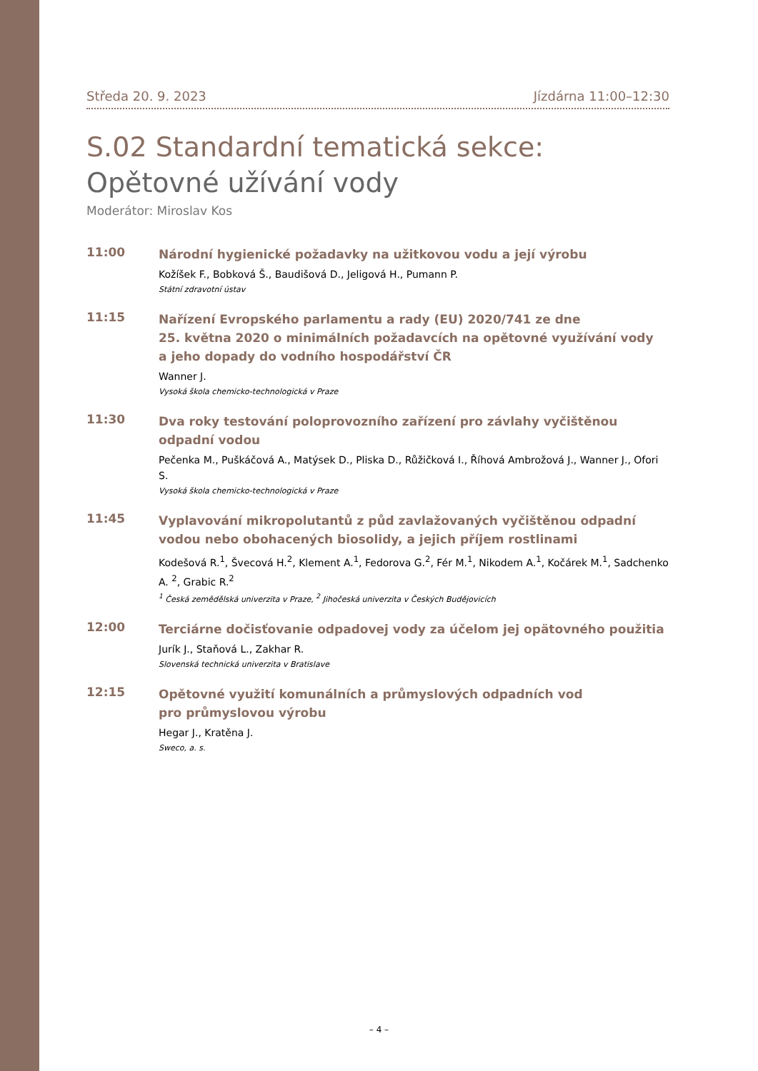Středa 20. 9. 2023 Jízdárna 11:00–12:30
S.02 Standardní tematická sekce:
Opětovné užívání vody
Moderátor: Miroslav Kos
11:00
Národní hygienické požadavky na užitkovou vodu a její výrobu
Kožíšek F., Bobková Š., Baudišová D., Jeligová H., Pumann P.
Státní zdravotní ústav
11:15
Nařízení Evropského parlamentu a rady (EU) 2020/741 ze dne
25. května 2020 o minimálních požadavcích na opětovné využívání vody
a jeho dopady do vodního hospodářství ČR
Wanner J.
Vysoká škola chemicko-technologická v Praze
11:30
Dva roky testování poloprovozního zařízení pro závlahy vyčištěnou
odpadní vodou
Pečenka M., Puškáčová A., Matýsek D., Pliska D., Růžičková I., Říhová Ambrožová J., Wanner J., Ofori S.
Vysoká škola chemicko-technologická v Praze
11:45
Vyplavování mikropolutantů z půd zavlažovaných vyčištěnou odpadní vodou nebo obohacených biosolidy, a jejich příjem rostlinami
Kodešová R.<sup>1</sup>, Švecová H.<sup>2</sup>, Klement A.<sup>1</sup>, Fedorova G.<sup>2</sup>, Fér M.<sup>1</sup>, Nikodem A.<sup>1</sup>, Kočárek M.<sup>1</sup>, Sadchenko A. <sup>2</sup>, Grabic R.<sup>2</sup>
<sup>1</sup> Česká zemědělská univerzita v Praze, <sup>2</sup> Jihočeská univerzita v Českých Budějovicích
12:00
Terciárne dočisťovanie odpadovej vody za účelom jej opätovného použitia
Jurík J., Staňová L., Zakhar R.
Slovenská technická univerzita v Bratislave
12:15
Opětovné využití komunálních a průmyslových odpadních vod
pro průmyslovou výrobu
Hegar J., Kratěna J.
Sweco, a. s.
– 4 –